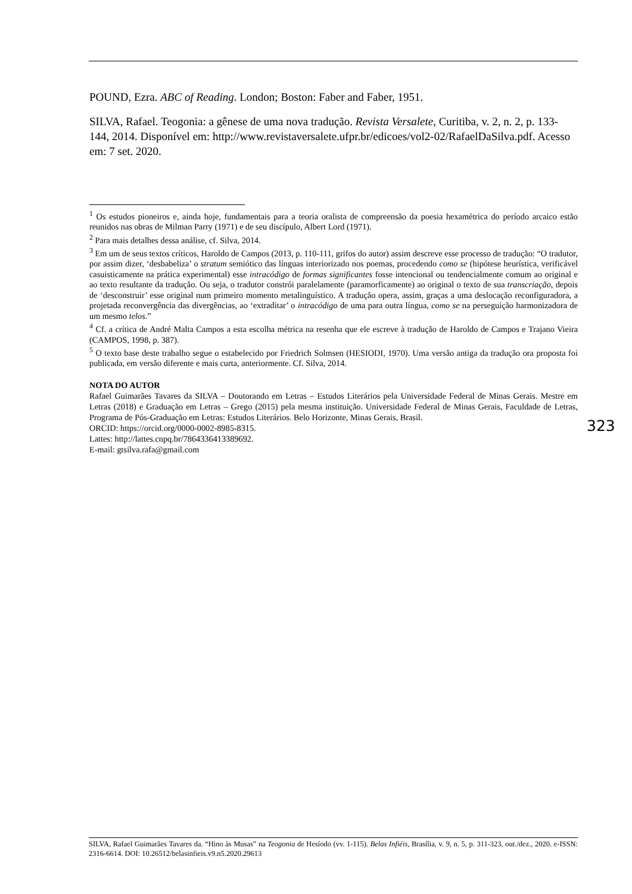POUND, Ezra. ABC of Reading. London; Boston: Faber and Faber, 1951.
SILVA, Rafael. Teogonia: a gênese de uma nova tradução. Revista Versalete, Curitiba, v. 2, n. 2, p. 133-144, 2014. Disponível em: http://www.revistaversalete.ufpr.br/edicoes/vol2-02/RafaelDaSilva.pdf. Acesso em: 7 set. 2020.
<sup>1</sup> Os estudos pioneiros e, ainda hoje, fundamentais para a teoria oralista de compreensão da poesia hexamétrica do período arcaico estão reunidos nas obras de Milman Parry (1971) e de seu discípulo, Albert Lord (1971).
<sup>2</sup> Para mais detalhes dessa análise, cf. Silva, 2014.
<sup>3</sup> Em um de seus textos críticos, Haroldo de Campos (2013, p. 110-111, grifos do autor) assim descreve esse processo de tradução: “O tradutor, por assim dizer, ‘desbabeliza’ o stratum semiótico das línguas interiorizado nos poemas, procedendo como se (hipótese heurística, verificável casuisticamente na prática experimental) esse intracódigo de formas significantes fosse intencional ou tendencialmente comum ao original e ao texto resultante da tradução. Ou seja, o tradutor constrói paralelamente (paramorficamente) ao original o texto de sua transcriação, depois de ‘desconstruir’ esse original num primeiro momento metalinguístico. A tradução opera, assim, graças a uma deslocação reconfiguradora, a projetada reconvergência das divergências, ao ‘extraditar’ o intracódigo de uma para outra língua, como se na perseguição harmonizadora de um mesmo telos.”
<sup>4</sup> Cf. a crítica de André Malta Campos a esta escolha métrica na resenha que ele escreve à tradução de Haroldo de Campos e Trajano Vieira (CAMPOS, 1998, p. 387).
<sup>5</sup> O texto base deste trabalho segue o estabelecido por Friedrich Solmsen (HESIODI, 1970). Uma versão antiga da tradução ora proposta foi publicada, em versão diferente e mais curta, anteriormente. Cf. Silva, 2014.
NOTA DO AUTOR
Rafael Guimarães Tavares da SILVA – Doutorando em Letras – Estudos Literários pela Universidade Federal de Minas Gerais. Mestre em Letras (2018) e Graduação em Letras – Grego (2015) pela mesma instituição. Universidade Federal de Minas Gerais, Faculdade de Letras, Programa de Pós-Graduação em Letras: Estudos Literários. Belo Horizonte, Minas Gerais, Brasil.
ORCID: https://orcid.org/0000-0002-8985-8315.
Lattes: http://lattes.cnpq.br/7864336413389692.
E-mail: gtsilva.rafa@gmail.com
323
SILVA, Rafael Guimarães Tavares da. “Hino às Musas” na Teogonia de Hesíodo (vv. 1-115). Belas Infiéis, Brasília, v. 9, n. 5, p. 311-323, out./dez., 2020. e-ISSN: 2316-6614. DOI: 10.26512/belasinfieis.v9.n5.2020.29613